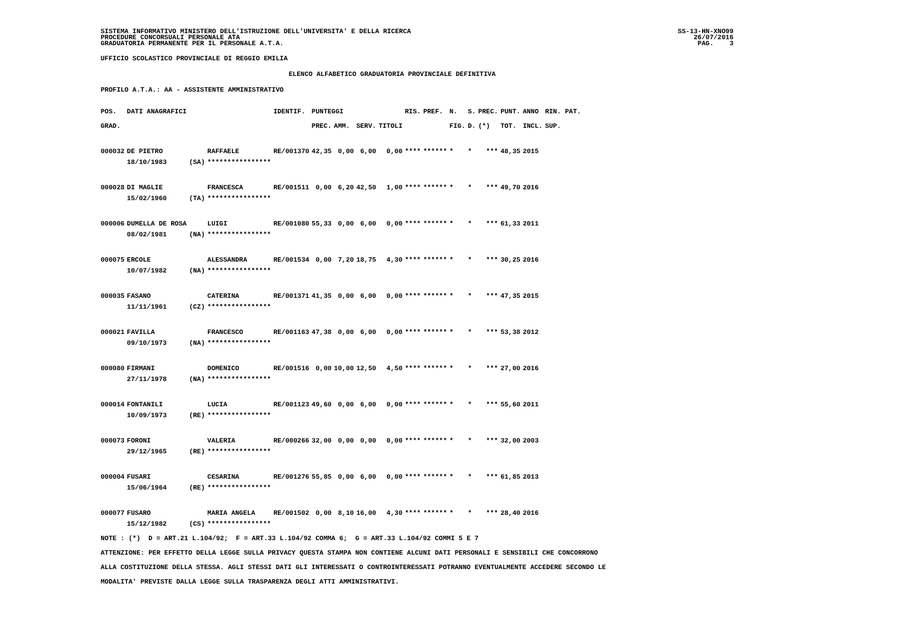SISTEMA INFORMATIVO MINISTERO DELL'ISTRUZIONE DELL'UNIVERSITA' E DELLA RICERCA
PROCEDURE CONCORSUALI PERSONALE ATA
GRADUATORIA PERMANENTE PER IL PERSONALE A.T.A.
SS-13-HN-XNO99
26/07/2016
PAG.    3
UFFICIO SCOLASTICO PROVINCIALE DI REGGIO EMILIA
ELENCO ALFABETICO GRADUATORIA PROVINCIALE DEFINITIVA
PROFILO A.T.A.: AA - ASSISTENTE AMMINISTRATIVO
| POS. | DATI ANAGRAFICI | | | IDENTIF. | PUNTEGGI | | | | RIS. | PREF. | N. | S. | PREC. | PUNT. | ANNO | RIN. PAT. |
| --- | --- | --- | --- | --- | --- | --- | --- | --- | --- | --- | --- | --- | --- | --- | --- | --- |
| GRAD. | | | | | PREC. | AMM. | SERV. | TITOLI | | | FIG. | D. | (*) | TOT. | INCL. | SUP. |
| 000032 | DE PIETRO | | RAFFAELE | RE/001370 | 42,35 | 0,00 | 6,00 | 0,00 | **** | ****** | * | * | *** | 48,35 | 2015 | |
| | 18/10/1983 | (SA) | **************** | | | | | | | | | | | | | |
| 000028 | DI MAGLIE | | FRANCESCA | RE/001511 | 0,00 | 6,20 | 42,50 | 1,00 | **** | ****** | * | * | *** | 49,70 | 2016 | |
| | 15/02/1960 | (TA) | **************** | | | | | | | | | | | | | |
| 000006 | DUMELLA DE ROSA | | LUIGI | RE/001080 | 55,33 | 0,00 | 6,00 | 0,00 | **** | ****** | * | * | *** | 61,33 | 2011 | |
| | 08/02/1981 | (NA) | **************** | | | | | | | | | | | | | |
| 000075 | ERCOLE | | ALESSANDRA | RE/001534 | 0,00 | 7,20 | 18,75 | 4,30 | **** | ****** | * | * | *** | 30,25 | 2016 | |
| | 10/07/1982 | (NA) | **************** | | | | | | | | | | | | | |
| 000035 | FASANO | | CATERINA | RE/001371 | 41,35 | 0,00 | 6,00 | 0,00 | **** | ****** | * | * | *** | 47,35 | 2015 | |
| | 11/11/1961 | (CZ) | **************** | | | | | | | | | | | | | |
| 000021 | FAVILLA | | FRANCESCO | RE/001163 | 47,38 | 0,00 | 6,00 | 0,00 | **** | ****** | * | * | *** | 53,38 | 2012 | |
| | 09/10/1973 | (NA) | **************** | | | | | | | | | | | | | |
| 000080 | FIRMANI | | DOMENICO | RE/001516 | 0,00 | 10,00 | 12,50 | 4,50 | **** | ****** | * | * | *** | 27,00 | 2016 | |
| | 27/11/1978 | (NA) | **************** | | | | | | | | | | | | | |
| 000014 | FONTANILI | | LUCIA | RE/001123 | 49,60 | 0,00 | 6,00 | 0,00 | **** | ****** | * | * | *** | 55,60 | 2011 | |
| | 10/09/1973 | (RE) | **************** | | | | | | | | | | | | | |
| 000073 | FORONI | | VALERIA | RE/000266 | 32,00 | 0,00 | 0,00 | 0,00 | **** | ****** | * | * | *** | 32,00 | 2003 | |
| | 29/12/1965 | (RE) | **************** | | | | | | | | | | | | | |
| 000004 | FUSARI | | CESARINA | RE/001276 | 55,85 | 0,00 | 6,00 | 0,00 | **** | ****** | * | * | *** | 61,85 | 2013 | |
| | 15/06/1964 | (RE) | **************** | | | | | | | | | | | | | |
| 000077 | FUSARO | | MARIA ANGELA | RE/001502 | 0,00 | 8,10 | 16,00 | 4,30 | **** | ****** | * | * | *** | 28,40 | 2016 | |
| | 15/12/1982 | (CS) | **************** | | | | | | | | | | | | | |
NOTE : (*)  D = ART.21 L.104/92;  F = ART.33 L.104/92 COMMA 6;  G = ART.33 L.104/92 COMMI 5 E 7
ATTENZIONE: PER EFFETTO DELLA LEGGE SULLA PRIVACY QUESTA STAMPA NON CONTIENE ALCUNI DATI PERSONALI E SENSIBILI CHE CONCORRONO
ALLA COSTITUZIONE DELLA STESSA. AGLI STESSI DATI GLI INTERESSATI O CONTROINTERESSATI POTRANNO EVENTUALMENTE ACCEDERE SECONDO LE
MODALITA' PREVISTE DALLA LEGGE SULLA TRASPARENZA DEGLI ATTI AMMINISTRATIVI.